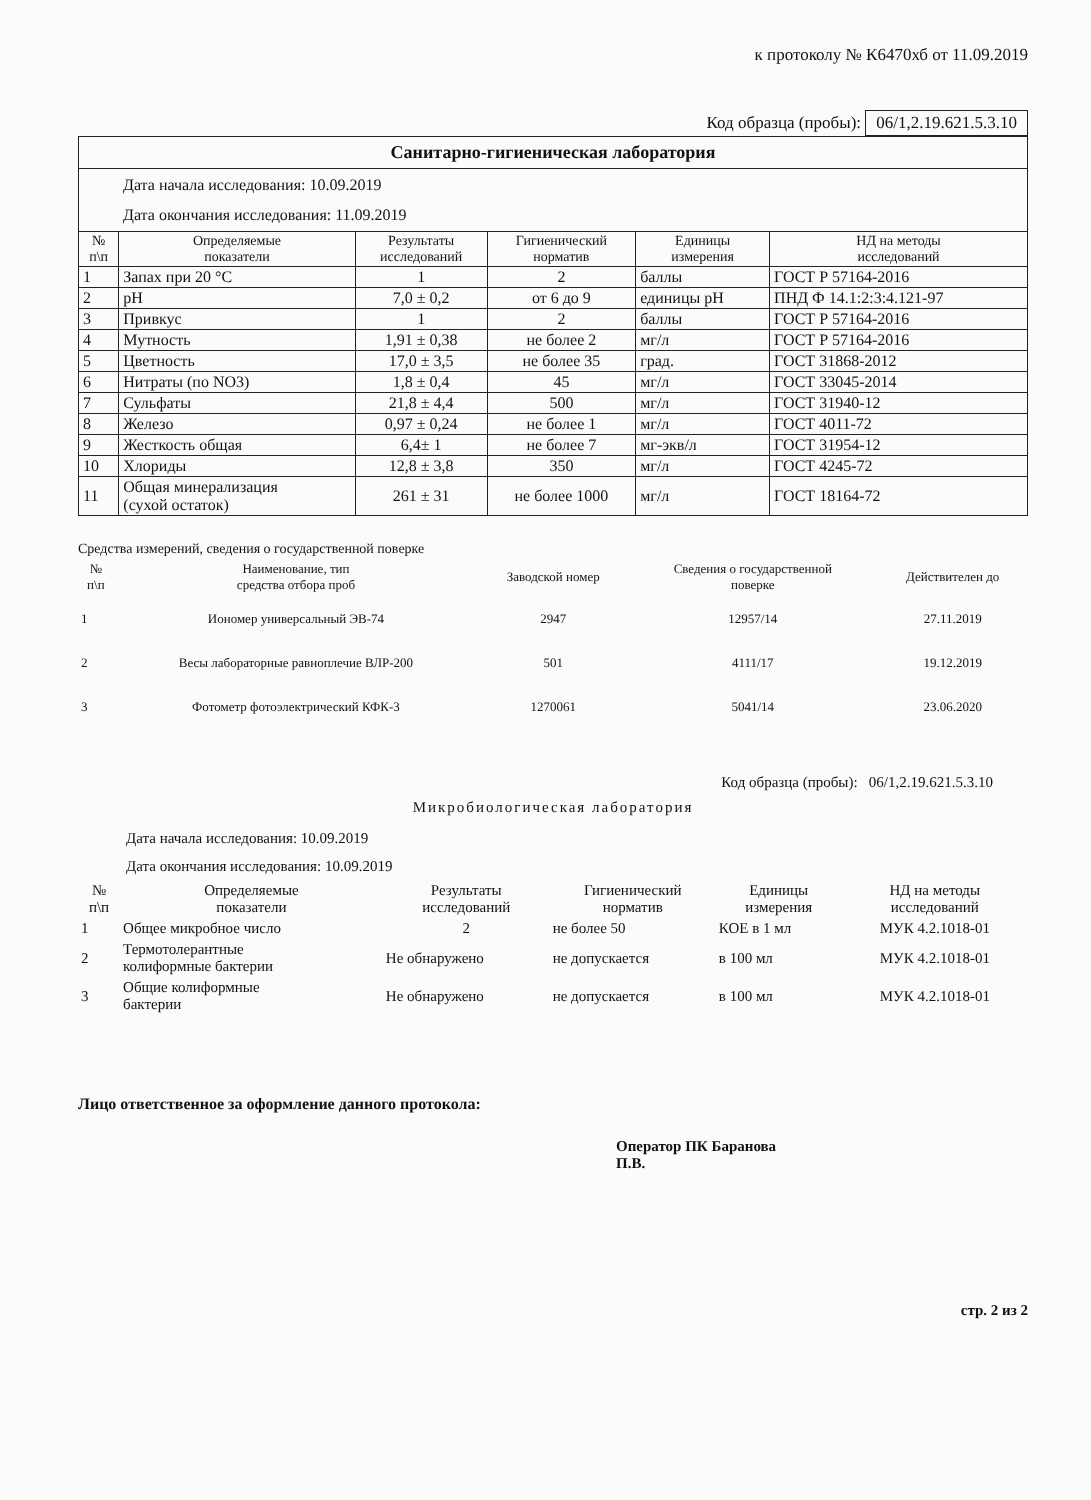к протоколу № К6470хб от 11.09.2019
Код образца (пробы): 06/1,2.19.621.5.3.10
| Санитарно-гигиеническая лаборатория | | | | | |
| Дата начала исследования: 10.09.2019 Дата окончания исследования: 11.09.2019 | | | | | |
| № п\п | Определяемые показатели | Результаты исследований | Гигиенический норматив | Единицы измерения | НД на методы исследований |
| 1 | Запах при 20 °С | 1 | 2 | баллы | ГОСТ Р 57164-2016 |
| 2 | pH | 7,0 ± 0,2 | от 6 до 9 | единицы pH | ПНД Ф 14.1:2:3:4.121-97 |
| 3 | Привкус | 1 | 2 | баллы | ГОСТ Р 57164-2016 |
| 4 | Мутность | 1,91 ± 0,38 | не более 2 | мг/л | ГОСТ Р 57164-2016 |
| 5 | Цветность | 17,0 ± 3,5 | не более 35 | град. | ГОСТ 31868-2012 |
| 6 | Нитраты (по NO3) | 1,8 ± 0,4 | 45 | мг/л | ГОСТ 33045-2014 |
| 7 | Сульфаты | 21,8 ± 4,4 | 500 | мг/л | ГОСТ 31940-12 |
| 8 | Железо | 0,97 ± 0,24 | не более 1 | мг/л | ГОСТ 4011-72 |
| 9 | Жесткость общая | 6,4± 1 | не более 7 | мг-экв/л | ГОСТ 31954-12 |
| 10 | Хлориды | 12,8 ± 3,8 | 350 | мг/л | ГОСТ 4245-72 |
| 11 | Общая минерализация (сухой остаток) | 261 ± 31 | не более 1000 | мг/л | ГОСТ 18164-72 |
Средства измерений, сведения о государственной поверке
| № п\п | Наименование, тип средства отбора проб | Заводской номер | Сведения о государственной поверке | Действителен до |
| --- | --- | --- | --- | --- |
| 1 | Иономер универсальный ЭВ-74 | 2947 | 12957/14 | 27.11.2019 |
| 2 | Весы лабораторные равноплечие ВЛР-200 | 501 | 4111/17 | 19.12.2019 |
| 3 | Фотометр фотоэлектрический КФК-3 | 1270061 | 5041/14 | 23.06.2020 |
Код образца (пробы): 06/1,2.19.621.5.3.10
Микробиологическая лаборатория
Дата начала исследования: 10.09.2019
Дата окончания исследования: 10.09.2019
| № п\п | Определяемые показатели | Результаты исследований | Гигиенический норматив | Единицы измерения | НД на методы исследований |
| --- | --- | --- | --- | --- | --- |
| 1 | Общее микробное число | 2 | не более 50 | КОЕ в 1 мл | МУК 4.2.1018-01 |
| 2 | Термотолерантные колиформные бактерии | Не обнаружено | не допускается | в 100 мл | МУК 4.2.1018-01 |
| 3 | Общие колиформные бактерии | Не обнаружено | не допускается | в 100 мл | МУК 4.2.1018-01 |
Лицо ответственное за оформление данного протокола:
Оператор ПК Баранова
П.В.
стр. 2 из 2